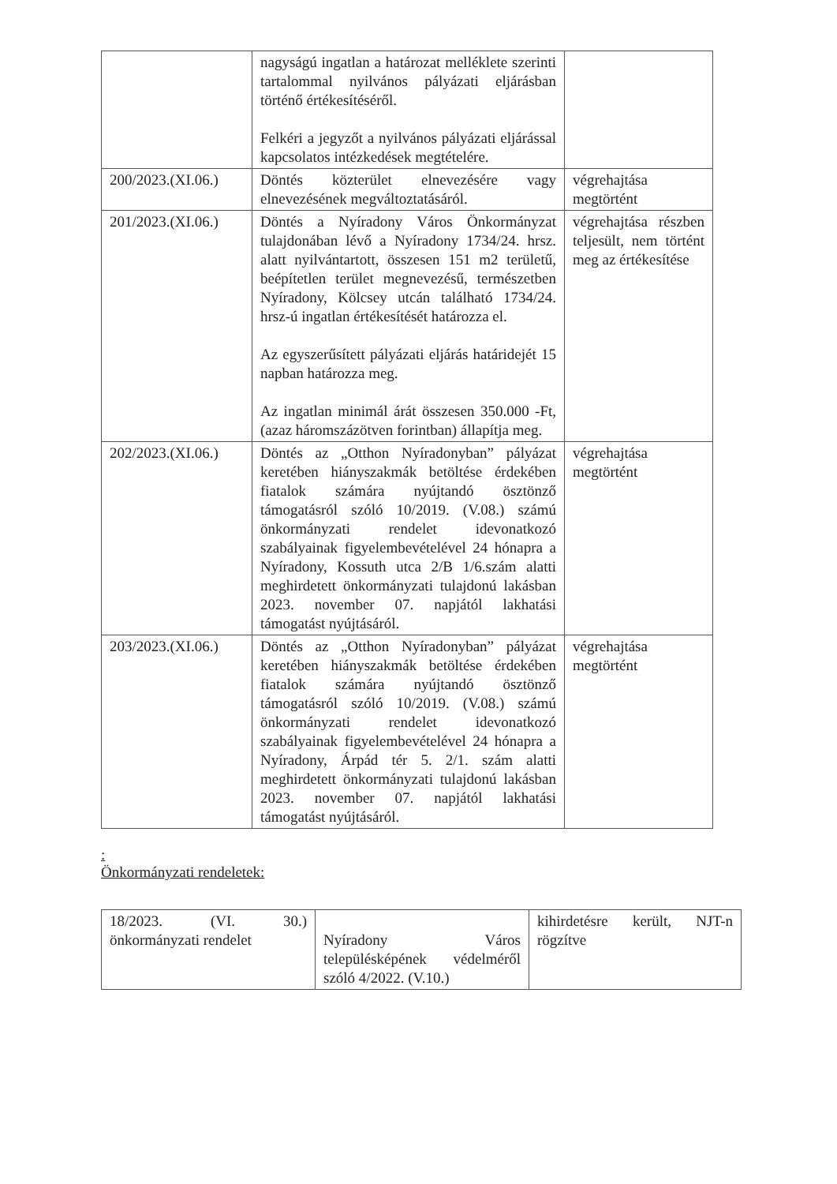| | nagyságú ingatlan a határozat melléklete szerinti tartalommal nyilvános pályázati eljárásban történő értékesítéséről. Felkéri a jegyzőt a nyilvános pályázati eljárással kapcsolatos intézkedések megtételére. | |
| 200/2023.(XI.06.) | Döntés közterület elnevezésére vagy elnevezésének megváltoztatásáról. | végrehajtása megtörtént |
| 201/2023.(XI.06.) | Döntés a Nyíradony Város Önkormányzat tulajdonában lévő a Nyíradony 1734/24. hrsz. alatt nyilvántartott, összesen 151 m2 területű, beépítetlen terület megnevezésű, természetben Nyíradony, Kölcsey utcán található 1734/24. hrsz-ú ingatlan értékesítését határozza el. Az egyszerűsített pályázati eljárás határidejét 15 napban határozza meg. Az ingatlan minimál árát összesen 350.000 -Ft, (azaz háromszázötven forintban) állapítja meg. | végrehajtása részben teljesült, nem történt meg az értékesítése |
| 202/2023.(XI.06.) | Döntés az „Otthon Nyíradonyban” pályázat keretében hiányszakmák betöltése érdekében fiatalok számára nyújtandó ösztönző támogatásról szóló 10/2019. (V.08.) számú önkormányzati rendelet idevonatkozó szabályainak figyelembevételével 24 hónapra a Nyíradony, Kossuth utca 2/B 1/6.szám alatti meghirdetett önkormányzati tulajdonú lakásban 2023. november 07. napjától lakhatási támogatást nyújtásáról. | végrehajtása megtörtént |
| 203/2023.(XI.06.) | Döntés az „Otthon Nyíradonyban” pályázat keretében hiányszakmák betöltése érdekében fiatalok számára nyújtandó ösztönző támogatásról szóló 10/2019. (V.08.) számú önkormányzati rendelet idevonatkozó szabályainak figyelembevételével 24 hónapra a Nyíradony, Árpád tér 5. 2/1. szám alatti meghirdetett önkormányzati tulajdonú lakásban 2023. november 07. napjától lakhatási támogatást nyújtásáról. | végrehajtása megtörtént |
:
Önkormányzati rendeletek:
| 18/2023. (VI. 30.) önkormányzati rendelet | Nyíradony Város településképének védelméről szóló 4/2022. (V.10.) | kihirdetésre került, NJT-n rögzítve |